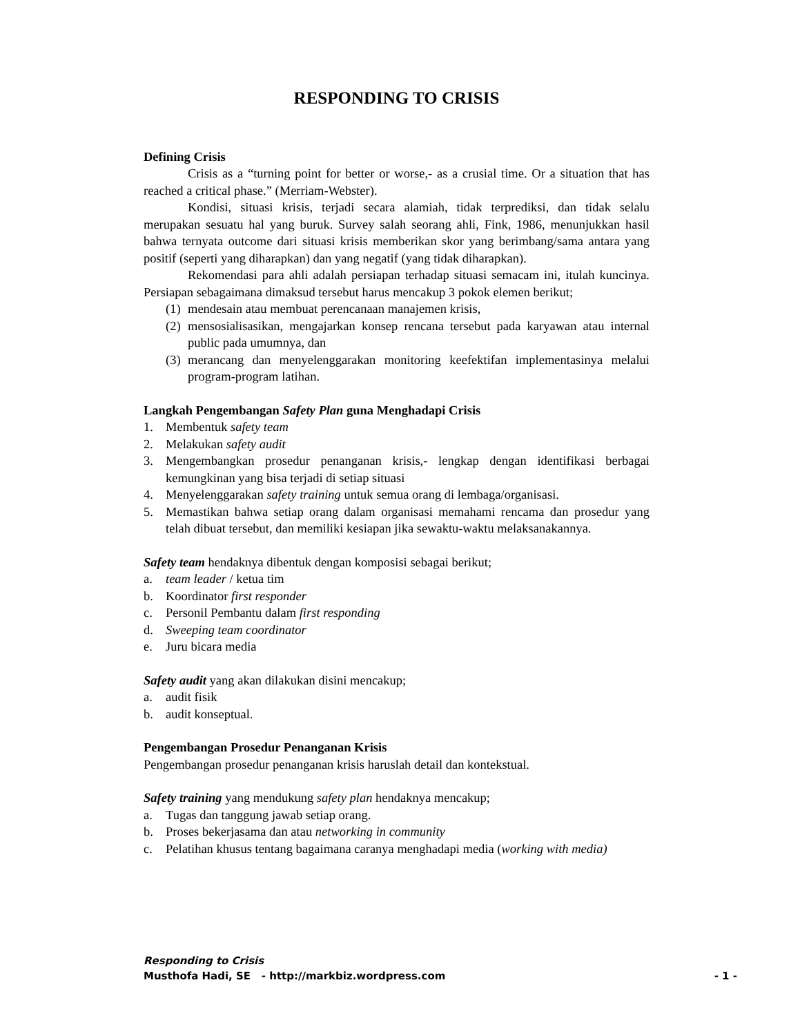RESPONDING TO CRISIS
Defining Crisis
Crisis as a “turning point for better or worse,- as a crusial time. Or a situation that has reached a critical phase.” (Merriam-Webster).
Kondisi, situasi krisis, terjadi secara alamiah, tidak terprediksi, dan tidak selalu merupakan sesuatu hal yang buruk. Survey salah seorang ahli, Fink, 1986, menunjukkan hasil bahwa ternyata outcome dari situasi krisis memberikan skor yang berimbang/sama antara yang positif (seperti yang diharapkan) dan yang negatif (yang tidak diharapkan).
Rekomendasi para ahli adalah persiapan terhadap situasi semacam ini, itulah kuncinya. Persiapan sebagaimana dimaksud tersebut harus mencakup 3 pokok elemen berikut;
(1) mendesain atau membuat perencanaan manajemen krisis,
(2) mensosialisasikan, mengajarkan konsep rencana tersebut pada karyawan atau internal public pada umumnya, dan
(3) merancang dan menyelenggarakan monitoring keefektifan implementasinya melalui program-program latihan.
Langkah Pengembangan Safety Plan guna Menghadapi Crisis
1. Membentuk safety team
2. Melakukan safety audit
3. Mengembangkan prosedur penanganan krisis,- lengkap dengan identifikasi berbagai kemungkinan yang bisa terjadi di setiap situasi
4. Menyelenggarakan safety training untuk semua orang di lembaga/organisasi.
5. Memastikan bahwa setiap orang dalam organisasi memahami rencama dan prosedur yang telah dibuat tersebut, dan memiliki kesiapan jika sewaktu-waktu melaksanakannya.
Safety team hendaknya dibentuk dengan komposisi sebagai berikut;
a. team leader / ketua tim
b. Koordinator first responder
c. Personil Pembantu dalam first responding
d. Sweeping team coordinator
e. Juru bicara media
Safety audit yang akan dilakukan disini mencakup;
a. audit fisik
b. audit konseptual.
Pengembangan Prosedur Penanganan Krisis
Pengembangan prosedur penanganan krisis haruslah detail dan kontekstual.
Safety training yang mendukung safety plan hendaknya mencakup;
a. Tugas dan tanggung jawab setiap orang.
b. Proses bekerjasama dan atau networking in community
c. Pelatihan khusus tentang bagaimana caranya menghadapi media (working with media)
Responding to Crisis
Musthofa Hadi, SE - http://markbiz.wordpress.com - 1 -